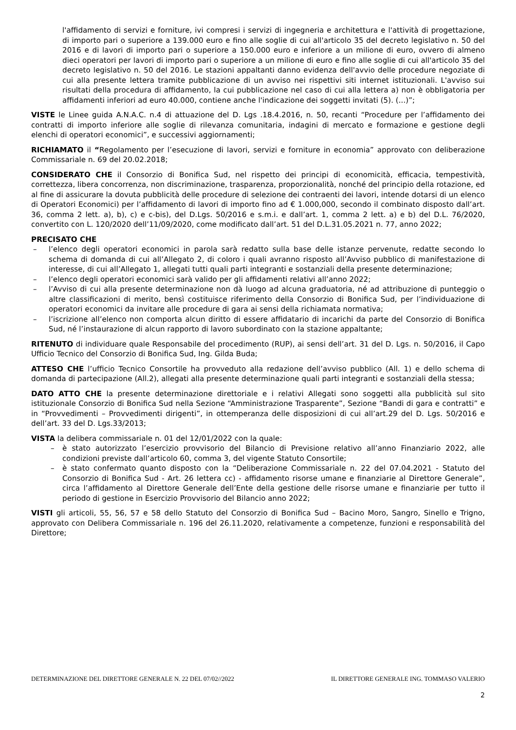l'affidamento di servizi e forniture, ivi compresi i servizi di ingegneria e architettura e l'attività di progettazione, di importo pari o superiore a 139.000 euro e fino alle soglie di cui all'articolo 35 del decreto legislativo n. 50 del 2016 e di lavori di importo pari o superiore a 150.000 euro e inferiore a un milione di euro, ovvero di almeno dieci operatori per lavori di importo pari o superiore a un milione di euro e fino alle soglie di cui all'articolo 35 del decreto legislativo n. 50 del 2016. Le stazioni appaltanti danno evidenza dell'avvio delle procedure negoziate di cui alla presente lettera tramite pubblicazione di un avviso nei rispettivi siti internet istituzionali. L'avviso sui risultati della procedura di affidamento, la cui pubblicazione nel caso di cui alla lettera a) non è obbligatoria per affidamenti inferiori ad euro 40.000, contiene anche l'indicazione dei soggetti invitati (5). (...)”;
VISTE le Linee guida A.N.A.C. n.4 di attuazione del D. Lgs .18.4.2016, n. 50, recanti “Procedure per l’affidamento dei contratti di importo inferiore alle soglie di rilevanza comunitaria, indagini di mercato e formazione e gestione degli elenchi di operatori economici”, e successivi aggiornamenti;
RICHIAMATO il “Regolamento per l’esecuzione di lavori, servizi e forniture in economia” approvato con deliberazione Commissariale n. 69 del 20.02.2018;
CONSIDERATO CHE il Consorzio di Bonifica Sud, nel rispetto dei principi di economicità, efficacia, tempestività, correttezza, libera concorrenza, non discriminazione, trasparenza, proporzionalità, nonché del principio della rotazione, ed al fine di assicurare la dovuta pubblicità delle procedure di selezione dei contraenti dei lavori, intende dotarsi di un elenco di Operatori Economici) per l’affidamento di lavori di importo fino ad € 1.000,000, secondo il combinato disposto dall’art. 36, comma 2 lett. a), b), c) e c-bis), del D.Lgs. 50/2016 e s.m.i. e dall’art. 1, comma 2 lett. a) e b) del D.L. 76/2020, convertito con L. 120/2020 dell’11/09/2020, come modificato dall’art. 51 del D.L.31.05.2021 n. 77, anno 2022;
PRECISATO CHE
– l’elenco degli operatori economici in parola sarà redatto sulla base delle istanze pervenute, redatte secondo lo schema di domanda di cui all’Allegato 2, di coloro i quali avranno risposto all’Avviso pubblico di manifestazione di interesse, di cui all’Allegato 1, allegati tutti quali parti integranti e sostanziali della presente determinazione;
– l’elenco degli operatori economici sarà valido per gli affidamenti relativi all’anno 2022;
– l’Avviso di cui alla presente determinazione non dà luogo ad alcuna graduatoria, né ad attribuzione di punteggio o altre classificazioni di merito, bensì costituisce riferimento della Consorzio di Bonifica Sud, per l’individuazione di operatori economici da invitare alle procedure di gara ai sensi della richiamata normativa;
– l’iscrizione all’elenco non comporta alcun diritto di essere affidatario di incarichi da parte del Consorzio di Bonifica Sud, né l’instaurazione di alcun rapporto di lavoro subordinato con la stazione appaltante;
RITENUTO di individuare quale Responsabile del procedimento (RUP), ai sensi dell’art. 31 del D. Lgs. n. 50/2016, il Capo Ufficio Tecnico del Consorzio di Bonifica Sud, Ing. Gilda Buda;
ATTESO CHE l’ufficio Tecnico Consortile ha provveduto alla redazione dell’avviso pubblico (All. 1) e dello schema di domanda di partecipazione (All.2), allegati alla presente determinazione quali parti integranti e sostanziali della stessa;
DATO ATTO CHE la presente determinazione direttoriale e i relativi Allegati sono soggetti alla pubblicità sul sito istituzionale Consorzio di Bonifica Sud nella Sezione “Amministrazione Trasparente”, Sezione “Bandi di gara e contratti” e in “Provvedimenti – Provvedimenti dirigenti”, in ottemperanza delle disposizioni di cui all’art.29 del D. Lgs. 50/2016 e dell’art. 33 del D. Lgs.33/2013;
VISTA la delibera commissariale n. 01 del 12/01/2022 con la quale:
– è stato autorizzato l’esercizio provvisorio del Bilancio di Previsione relativo all’anno Finanziario 2022, alle condizioni previste dall’articolo 60, comma 3, del vigente Statuto Consortile;
– è stato confermato quanto disposto con la “Deliberazione Commissariale n. 22 del 07.04.2021 - Statuto del Consorzio di Bonifica Sud - Art. 26 lettera cc) - affidamento risorse umane e finanziarie al Direttore Generale”, circa l’affidamento al Direttore Generale dell’Ente della gestione delle risorse umane e finanziarie per tutto il periodo di gestione in Esercizio Provvisorio del Bilancio anno 2022;
VISTI gli articoli, 55, 56, 57 e 58 dello Statuto del Consorzio di Bonifica Sud – Bacino Moro, Sangro, Sinello e Trigno, approvato con Delibera Commissariale n. 196 del 26.11.2020, relativamente a competenze, funzioni e responsabilità del Direttore;
DETERMINAZIONE DEL DIRETTORE GENERALE N. 22 DEL 07/02//2022 IL DIRETTORE GENERALE ING. TOMMASO VALERIO
2